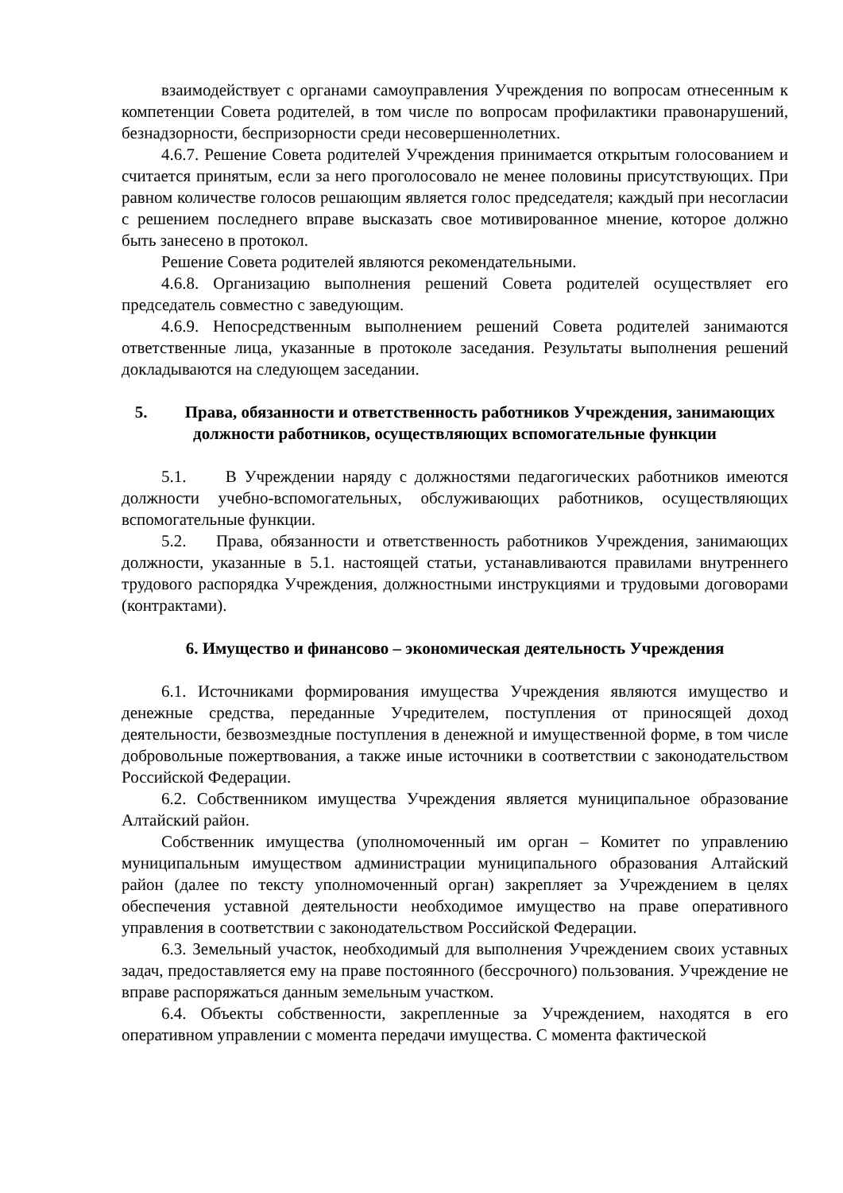взаимодействует с органами самоуправления Учреждения по вопросам отнесенным к компетенции Совета родителей, в том числе по вопросам профилактики правонарушений, безнадзорности, беспризорности среди несовершеннолетних.
4.6.7. Решение Совета родителей Учреждения принимается открытым голосованием и считается принятым, если за него проголосовало не менее половины присутствующих. При равном количестве голосов решающим является голос председателя; каждый при несогласии с решением последнего вправе высказать свое мотивированное мнение, которое должно быть занесено в протокол.
Решение Совета родителей являются рекомендательными.
4.6.8. Организацию выполнения решений Совета родителей осуществляет его председатель совместно с заведующим.
4.6.9. Непосредственным выполнением решений Совета родителей занимаются ответственные лица, указанные в протоколе заседания. Результаты выполнения решений докладываются на следующем заседании.
5. Права, обязанности и ответственность работников Учреждения, занимающих должности работников, осуществляющих вспомогательные функции
5.1. В Учреждении наряду с должностями педагогических работников имеются должности учебно-вспомогательных, обслуживающих работников, осуществляющих вспомогательные функции.
5.2. Права, обязанности и ответственность работников Учреждения, занимающих должности, указанные в 5.1. настоящей статьи, устанавливаются правилами внутреннего трудового распорядка Учреждения, должностными инструкциями и трудовыми договорами (контрактами).
6. Имущество и финансово – экономическая деятельность Учреждения
6.1. Источниками формирования имущества Учреждения являются имущество и денежные средства, переданные Учредителем, поступления от приносящей доход деятельности, безвозмездные поступления в денежной и имущественной форме, в том числе добровольные пожертвования, а также иные источники в соответствии с законодательством Российской Федерации.
6.2. Собственником имущества Учреждения является муниципальное образование Алтайский район.
Собственник имущества (уполномоченный им орган – Комитет по управлению муниципальным имуществом администрации муниципального образования Алтайский район (далее по тексту уполномоченный орган) закрепляет за Учреждением в целях обеспечения уставной деятельности необходимое имущество на праве оперативного управления в соответствии с законодательством Российской Федерации.
6.3. Земельный участок, необходимый для выполнения Учреждением своих уставных задач, предоставляется ему на праве постоянного (бессрочного) пользования. Учреждение не вправе распоряжаться данным земельным участком.
6.4. Объекты собственности, закрепленные за Учреждением, находятся в его оперативном управлении с момента передачи имущества. С момента фактической